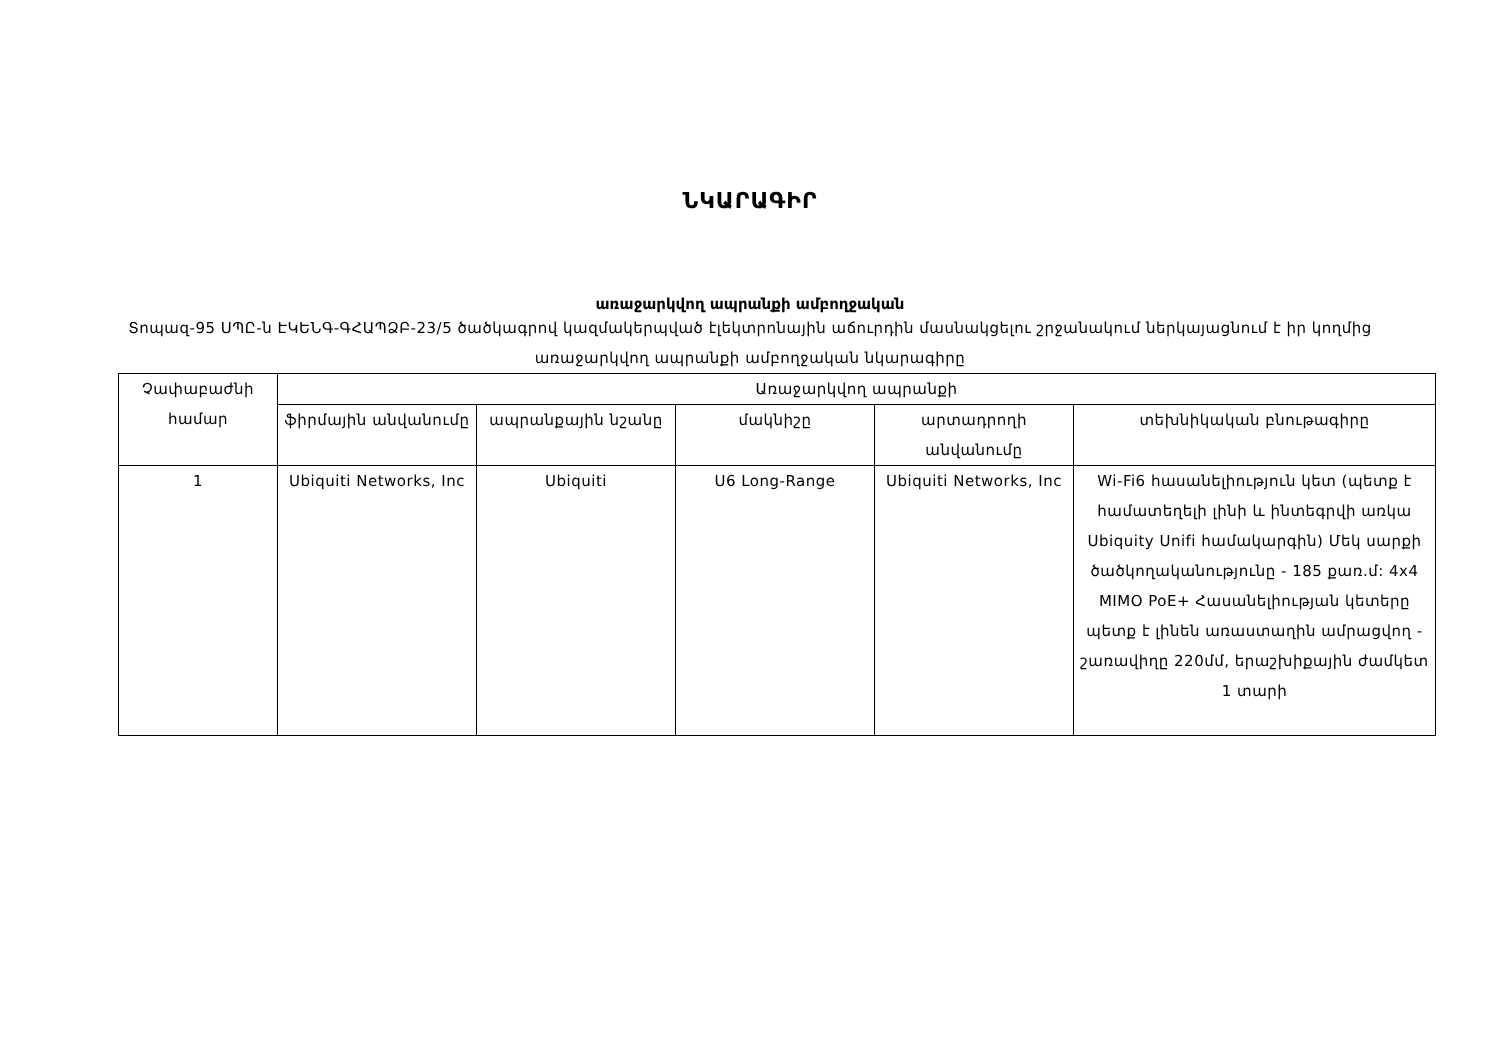ՆԿԱՐԱԳԻՐ
առաջարկվող ապրանքի ամբողջական
Տոպազ-95 ՍՊԸ-ն ԷԿԵՆԳ-ԳՀԱՊՁԲ-23/5 ծածկագրով կազմակերպված էլեկտրոնային աճուրդին մասնակցելու շրջանակում ներկայացնում է իր կողմից առաջարկվող ապրանքի ամբողջական նկարագիրը
| Չափաբաժնի համար | Առաջարկվող ապրանքի | | | | |
| --- | --- | --- | --- | --- | --- |
| | ֆիրմային անվանումը | ապրանքային նշանը | մակնիշը | արտադրողի անվանումը | տեխնիկական բնութագիրը |
| 1 | Ubiquiti Networks, Inc | Ubiquiti | U6 Long-Range | Ubiquiti Networks, Inc | Wi-Fi6 հասանելիություն կետ (պետք է համատեղելի լինի և ինտեգրվի առկա Ubiquity Unifi համակարգին) Մեկ սարքի ծածկողականությունը - 185 քառ.մ: 4x4 MIMO PoE+ Հասանելիության կետերը պետք է լինեն առաստաղին ամրացվող - շառավիղը 220մմ, երաշխիքային ժամկետ 1 տարի |